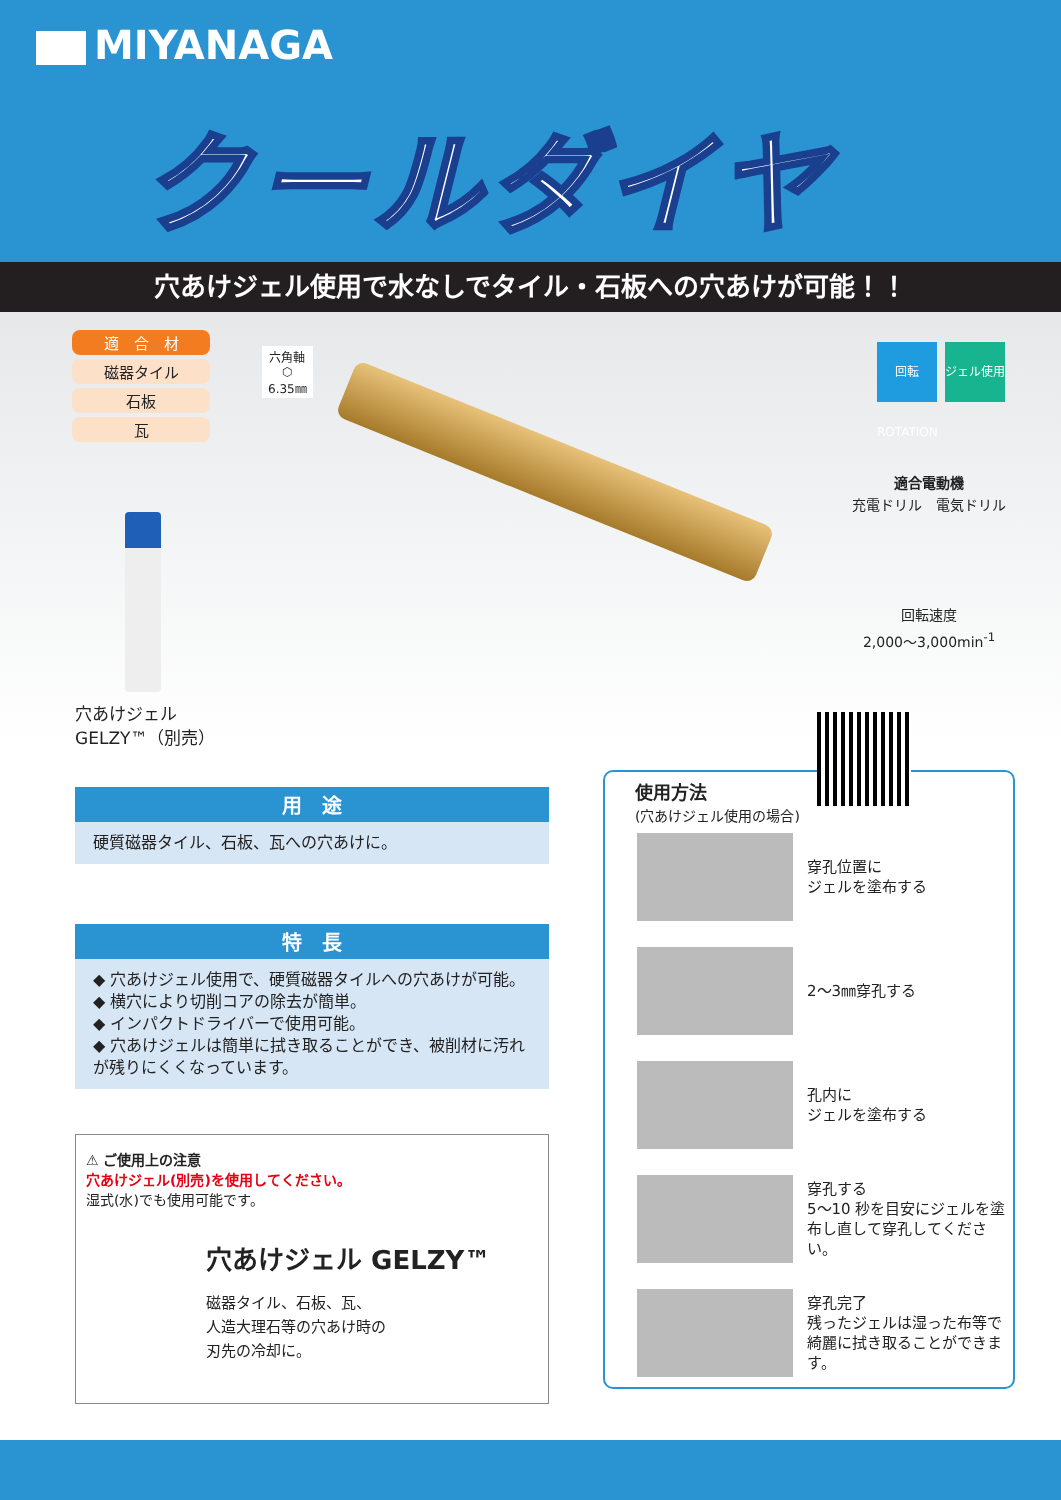MIYANAGA
クールダイヤ
穴あけジェル使用で水なしでタイル・石板への穴あけが可能！！
適　合　材
磁器タイル
石板
瓦
六角軸
⬡
6.35㎜
穴あけジェル
GELZY™（別売）
回転 ROTATION
ジェル使用
適合電動機
充電ドリル　電気ドリル
回転速度
2,000～3,000min<sup>-1</sup>
用　途
硬質磁器タイル、石板、瓦への穴あけに。
特　長
◆ 穴あけジェル使用で、硬質磁器タイルへの穴あけが可能。
◆ 横穴により切削コアの除去が簡単。
◆ インパクトドライバーで使用可能。
◆ 穴あけジェルは簡単に拭き取ることができ、被削材に汚れが残りにくくなっています。
⚠ ご使用上の注意
穴あけジェル(別売)を使用してください。
湿式(水)でも使用可能です。
穴あけジェル GELZY™
磁器タイル、石板、瓦、
人造大理石等の穴あけ時の
刃先の冷却に。
使用方法
(穴あけジェル使用の場合)
穿孔位置に
ジェルを塗布する
2～3㎜穿孔する
孔内に
ジェルを塗布する
穿孔する
5～10 秒を目安にジェルを塗布し直して穿孔してください。
穿孔完了
残ったジェルは湿った布等で綺麗に拭き取ることができます。